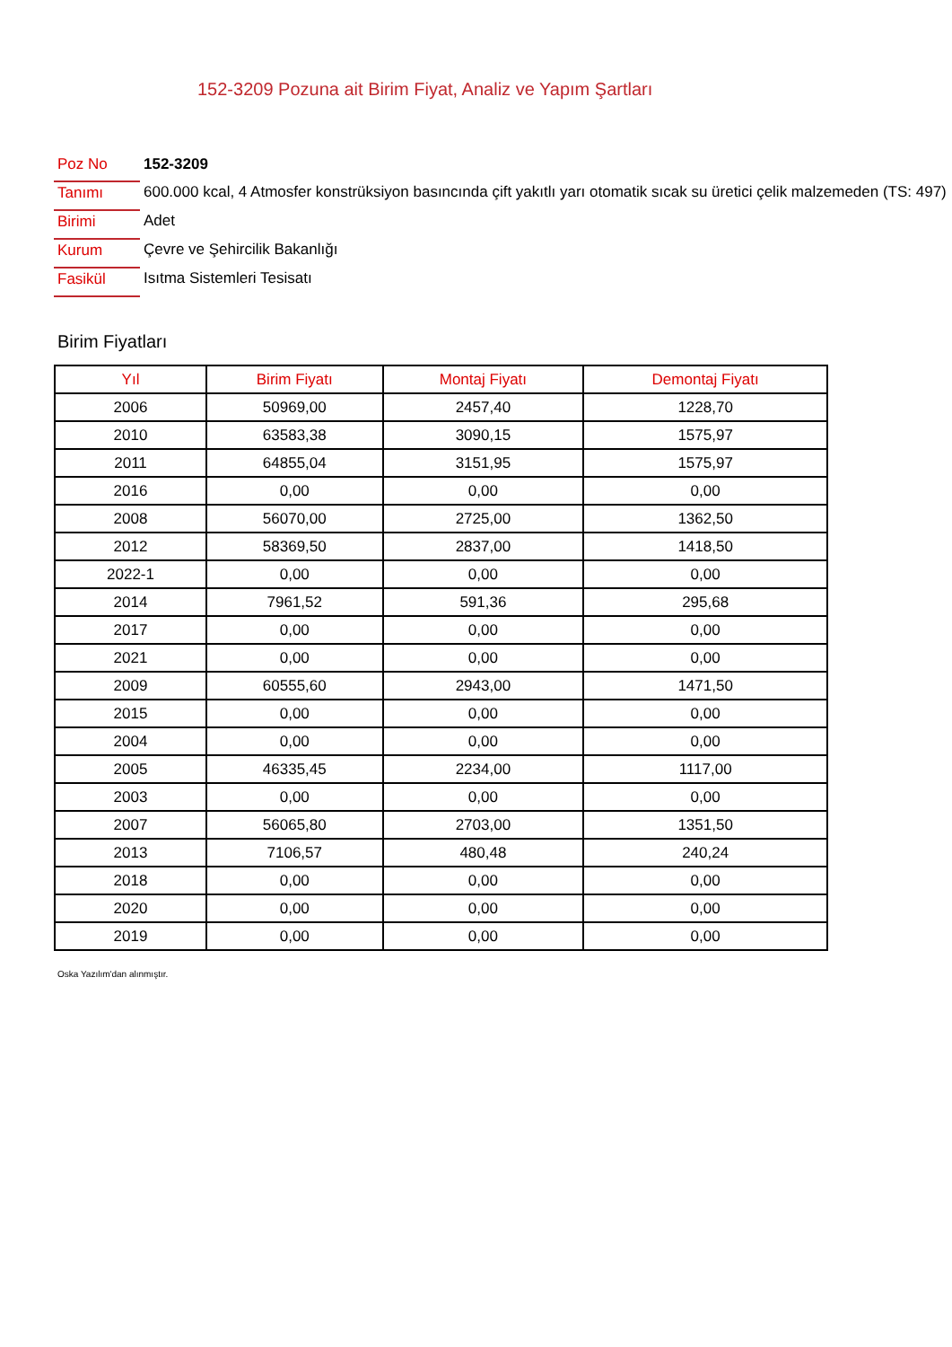152-3209 Pozuna ait Birim Fiyat, Analiz ve Yapım Şartları
| Poz No | 152-3209 |
| Tanımı | 600.000 kcal, 4 Atmosfer konstrüksiyon basıncında çift yakıtlı yarı otomatik sıcak su üretici çelik malzemeden (TS: 497) |
| Birimi | Adet |
| Kurum | Çevre ve Şehircilik Bakanlığı |
| Fasikül | Isıtma Sistemleri Tesisatı |
Birim Fiyatları
| Yıl | Birim Fiyatı | Montaj Fiyatı | Demontaj Fiyatı |
| --- | --- | --- | --- |
| 2006 | 50969,00 | 2457,40 | 1228,70 |
| 2010 | 63583,38 | 3090,15 | 1575,97 |
| 2011 | 64855,04 | 3151,95 | 1575,97 |
| 2016 | 0,00 | 0,00 | 0,00 |
| 2008 | 56070,00 | 2725,00 | 1362,50 |
| 2012 | 58369,50 | 2837,00 | 1418,50 |
| 2022-1 | 0,00 | 0,00 | 0,00 |
| 2014 | 7961,52 | 591,36 | 295,68 |
| 2017 | 0,00 | 0,00 | 0,00 |
| 2021 | 0,00 | 0,00 | 0,00 |
| 2009 | 60555,60 | 2943,00 | 1471,50 |
| 2015 | 0,00 | 0,00 | 0,00 |
| 2004 | 0,00 | 0,00 | 0,00 |
| 2005 | 46335,45 | 2234,00 | 1117,00 |
| 2003 | 0,00 | 0,00 | 0,00 |
| 2007 | 56065,80 | 2703,00 | 1351,50 |
| 2013 | 7106,57 | 480,48 | 240,24 |
| 2018 | 0,00 | 0,00 | 0,00 |
| 2020 | 0,00 | 0,00 | 0,00 |
| 2019 | 0,00 | 0,00 | 0,00 |
Oska Yazılım'dan alınmıştır.